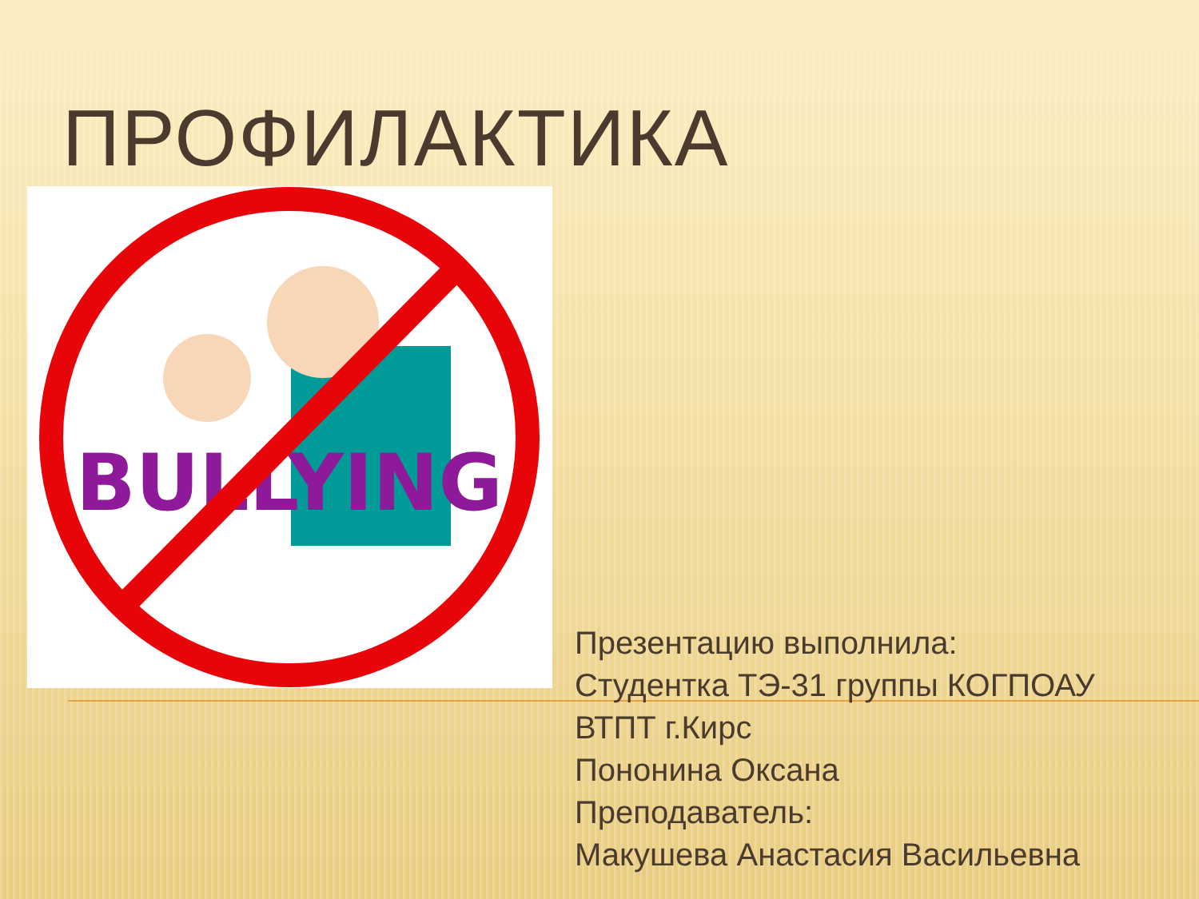ПРОФИЛАКТИКА
BULLYING
Презентацию выполнила:
Студентка ТЭ-31 группы КОГПОАУ ВТПТ г.Кирс
Пононина Оксана
Преподаватель:
Макушева Анастасия Васильевна